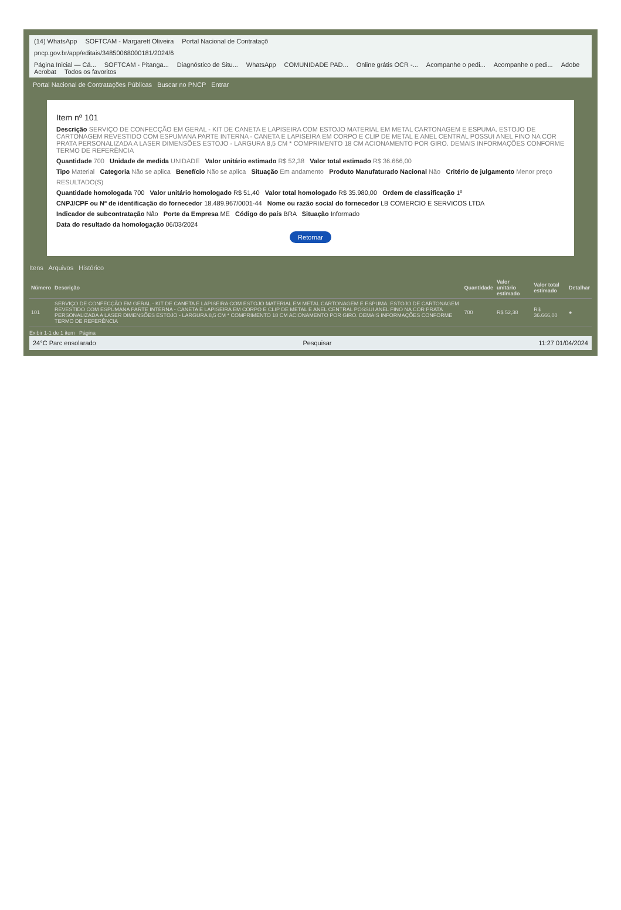(14) WhatsApp SOFTCAM - Margarett Oliveira Portal Nacional de Contrataçõ
pncp.gov.br/app/editais/34850068000181/2024/6
Página Inicial — Cá... SOFTCAM - Pitanga... Diagnóstico de Situ... WhatsApp COMUNIDADE PAD... Online grátis OCR -... Acompanhe o pedi... Acompanhe o pedi... Adobe Acrobat Todos os favoritos
Portal Nacional de Contratações Públicas Buscar no PNCP Entrar
Item nº 101
Descrição SERVIÇO DE CONFECÇÃO EM GERAL - KIT DE CANETA E LAPISEIRA COM ESTOJO MATERIAL EM METAL CARTONAGEM E ESPUMA. ESTOJO DE CARTONAGEM REVESTIDO COM ESPUMANA PARTE INTERNA - CANETA E LAPISEIRA EM CORPO E CLIP DE METAL E ANEL CENTRAL POSSUI ANEL FINO NA COR PRATA PERSONALIZADA A LASER DIMENSÕES ESTOJO - LARGURA 8,5 CM * COMPRIMENTO 18 CM ACIONAMENTO POR GIRO. DEMAIS INFORMAÇÕES CONFORME TERMO DE REFERÊNCIA
Quantidade 700 Unidade de medida UNIDADE Valor unitário estimado R$ 52,38 Valor total estimado R$ 36.666,00
Tipo Material Categoria Não se aplica Benefício Não se aplica Situação Em andamento Produto Manufaturado Nacional Não Critério de julgamento Menor preço
RESULTADO(S)
Quantidade homologada 700 Valor unitário homologado R$ 51,40 Valor total homologado R$ 35.980,00 Ordem de classificação 1º
CNPJ/CPF ou Nº de identificação do fornecedor 18.489.967/0001-44 Nome ou razão social do fornecedor LB COMERCIO E SERVICOS LTDA
Indicador de subcontratação Não Porte da Empresa ME Código do país BRA Situação Informado
Data do resultado da homologação 06/03/2024
Retornar
Itens Arquivos Histórico
| Número | Descrição | Quantidade | Valor unitário estimado | Valor total estimado | Detalhar |
| --- | --- | --- | --- | --- | --- |
| 101 | SERVIÇO DE CONFECÇÃO EM GERAL - KIT DE CANETA E LAPISEIRA COM ESTOJO MATERIAL EM METAL CARTONAGEM E ESPUMA. ESTOJO DE CARTONAGEM REVESTIDO COM ESPUMANA PARTE INTERNA - CANETA E LAPISEIRA EM CORPO E CLIP DE METAL E ANEL CENTRAL POSSUI ANEL FINO NA COR PRATA PERSONALIZADA A LASER DIMENSÕES ESTOJO - LARGURA 8,5 CM * COMPRIMENTO 18 CM ACIONAMENTO POR GIRO. DEMAIS INFORMAÇÕES CONFORME TERMO DE REFERÊNCIA | 700 | R$ 52,38 | R$ 36.666,00 | ● |
Exibir 1-1 de 1 item Página
24°C Parc ensolarado Pesquisar 11:27 01/04/2024